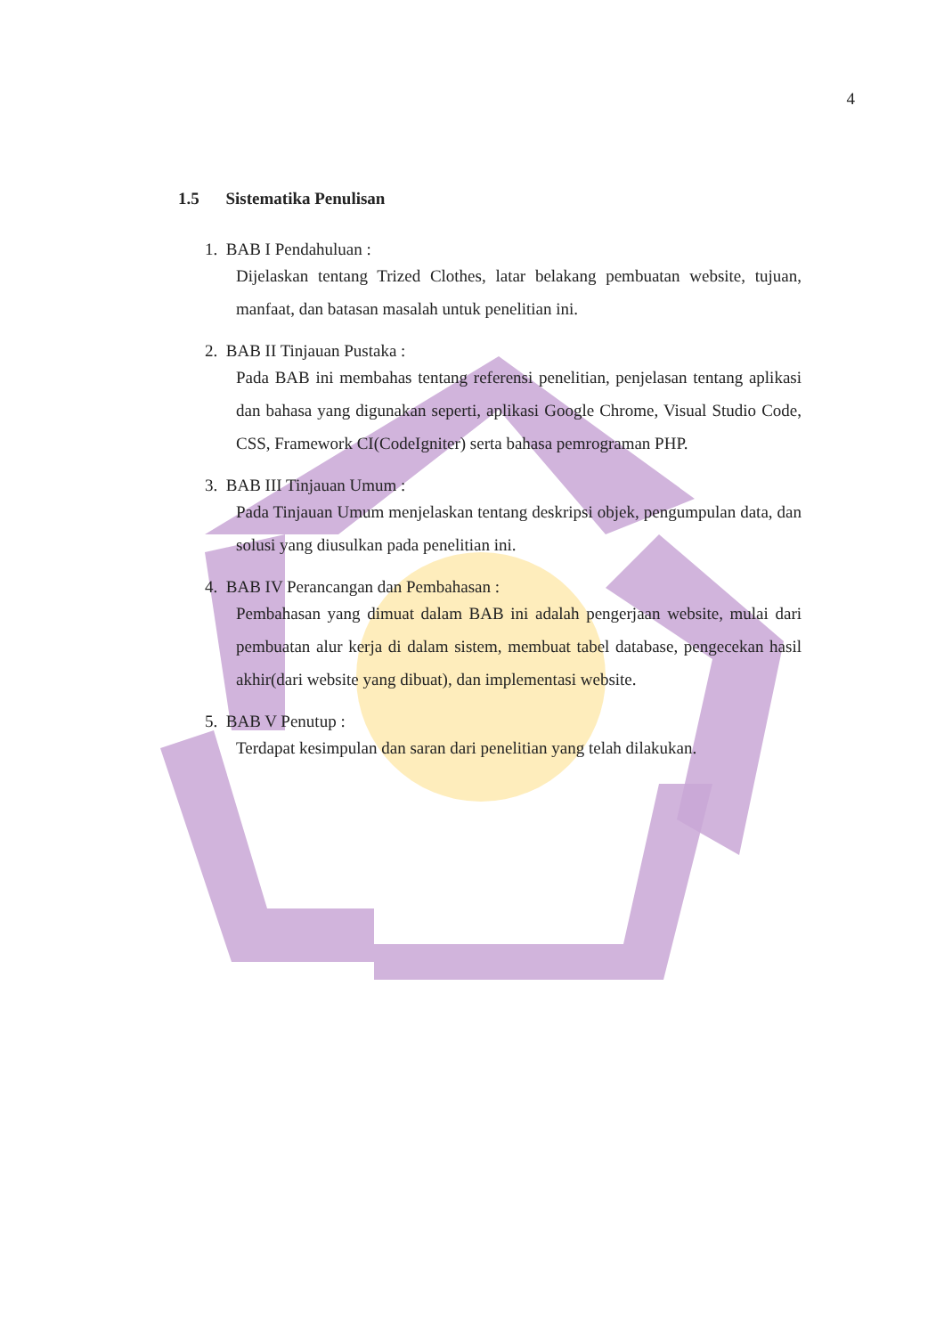4
1.5 Sistematika Penulisan
1. BAB I Pendahuluan :
Dijelaskan tentang Trized Clothes, latar belakang pembuatan website, tujuan, manfaat, dan batasan masalah untuk penelitian ini.
2. BAB II Tinjauan Pustaka :
Pada BAB ini membahas tentang referensi penelitian, penjelasan tentang aplikasi dan bahasa yang digunakan seperti, aplikasi Google Chrome, Visual Studio Code, CSS, Framework CI(CodeIgniter) serta bahasa pemrograman PHP.
3. BAB III Tinjauan Umum :
Pada Tinjauan Umum menjelaskan tentang deskripsi objek, pengumpulan data, dan solusi yang diusulkan pada penelitian ini.
4. BAB IV Perancangan dan Pembahasan :
Pembahasan yang dimuat dalam BAB ini adalah pengerjaan website, mulai dari pembuatan alur kerja di dalam sistem, membuat tabel database, pengecekan hasil akhir(dari website yang dibuat), dan implementasi website.
5. BAB V Penutup :
Terdapat kesimpulan dan saran dari penelitian yang telah dilakukan.